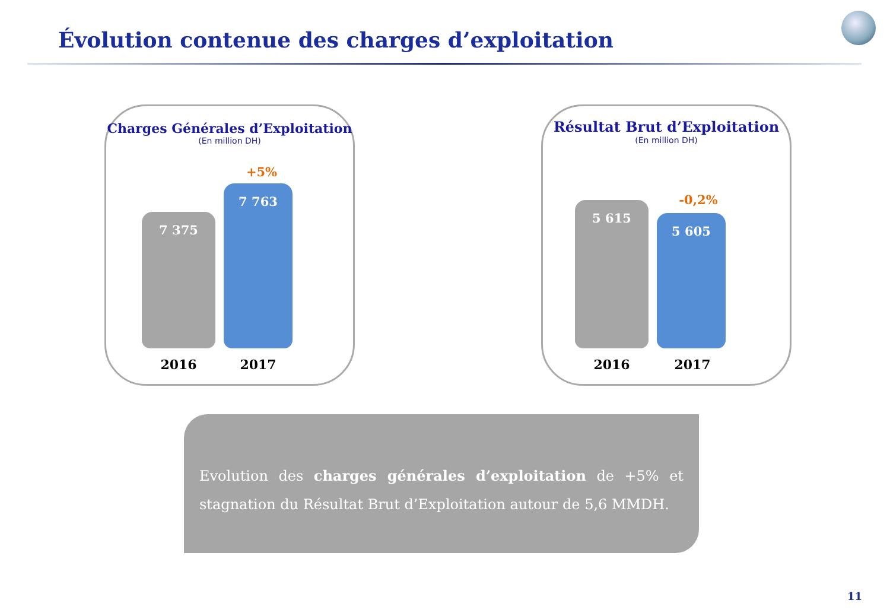Évolution contenue des charges d’exploitation
Charges Générales d’Exploitation
(En million DH)
+5%
7 375 7 763
2016 2017
Résultat Brut d’Exploitation
(En million DH)
-0,2%
5 615 5 605
2016 2017
Evolution des charges générales d’exploitation de +5% et stagnation du Résultat Brut d’Exploitation autour de 5,6 MMDH.
11